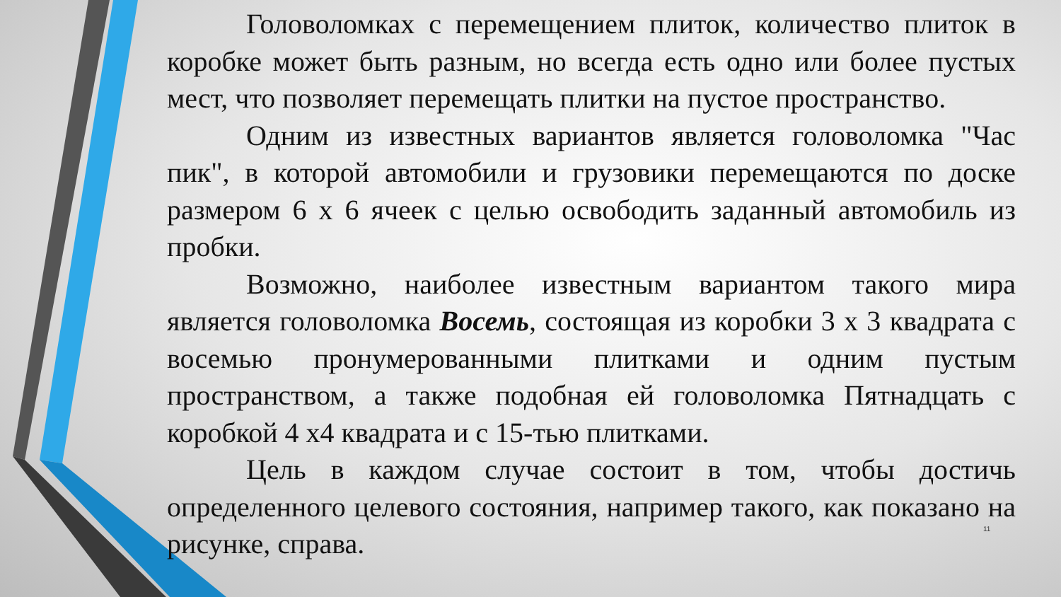Головоломках с перемещением плиток, количество плиток в коробке может быть разным, но всегда есть одно или более пустых мест, что позволяет перемещать плитки на пустое пространство.
Одним из известных вариантов является головоломка "Час пик", в которой автомобили и грузовики перемещаются по доске размером 6 х 6 ячеек с целью освободить заданный автомобиль из пробки.
Возможно, наиболее известным вариантом такого мира является головоломка Восемь, состоящая из коробки 3 х 3 квадрата с восемью пронумерованными плитками и одним пустым пространством, а также подобная ей головоломка Пятнадцать с коробкой 4 х4 квадрата и с 15-тью плитками.
Цель в каждом случае состоит в том, чтобы достичь определенного целевого состояния, например такого, как показано на рисунке, справа.
11